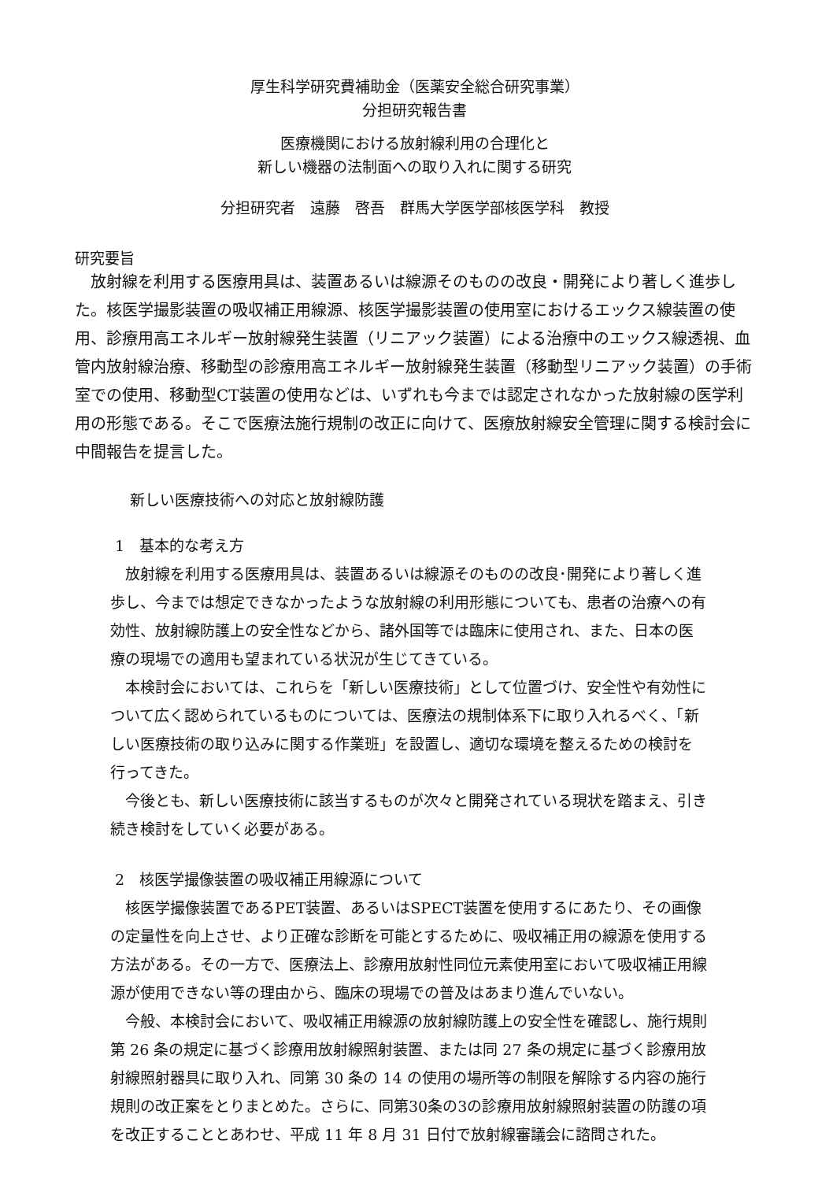厚生科学研究費補助金（医薬安全総合研究事業）
分担研究報告書
医療機関における放射線利用の合理化と
新しい機器の法制面への取り入れに関する研究
分担研究者　遠藤　啓吾　群馬大学医学部核医学科　教授
研究要旨
　放射線を利用する医療用具は、装置あるいは線源そのものの改良・開発により著しく進歩した。核医学撮影装置の吸収補正用線源、核医学撮影装置の使用室におけるエックス線装置の使用、診療用高エネルギー放射線発生装置（リニアック装置）による治療中のエックス線透視、血管内放射線治療、移動型の診療用高エネルギー放射線発生装置（移動型リニアック装置）の手術室での使用、移動型CT装置の使用などは、いずれも今までは認定されなかった放射線の医学利用の形態である。そこで医療法施行規制の改正に向けて、医療放射線安全管理に関する検討会に中間報告を提言した。
新しい医療技術への対応と放射線防護
1　基本的な考え方
　放射線を利用する医療用具は、装置あるいは線源そのものの改良･開発により著しく進歩し、今までは想定できなかったような放射線の利用形態についても、患者の治療への有効性、放射線防護上の安全性などから、諸外国等では臨床に使用され、また、日本の医療の現場での適用も望まれている状況が生じてきている。
　本検討会においては、これらを「新しい医療技術」として位置づけ、安全性や有効性について広く認められているものについては、医療法の規制体系下に取り入れるべく、「新しい医療技術の取り込みに関する作業班」を設置し、適切な環境を整えるための検討を行ってきた。
　今後とも、新しい医療技術に該当するものが次々と開発されている現状を踏まえ、引き続き検討をしていく必要がある。
2　核医学撮像装置の吸収補正用線源について
　核医学撮像装置であるPET装置、あるいはSPECT装置を使用するにあたり、その画像の定量性を向上させ、より正確な診断を可能とするために、吸収補正用の線源を使用する方法がある。その一方で、医療法上、診療用放射性同位元素使用室において吸収補正用線源が使用できない等の理由から、臨床の現場での普及はあまり進んでいない。
　今般、本検討会において、吸収補正用線源の放射線防護上の安全性を確認し、施行規則第 26 条の規定に基づく診療用放射線照射装置、または同 27 条の規定に基づく診療用放射線照射器具に取り入れ、同第 30 条の 14 の使用の場所等の制限を解除する内容の施行規則の改正案をとりまとめた。さらに、同第30条の3の診療用放射線照射装置の防護の項を改正することとあわせ、平成 11 年 8 月 31 日付で放射線審議会に諮問された。